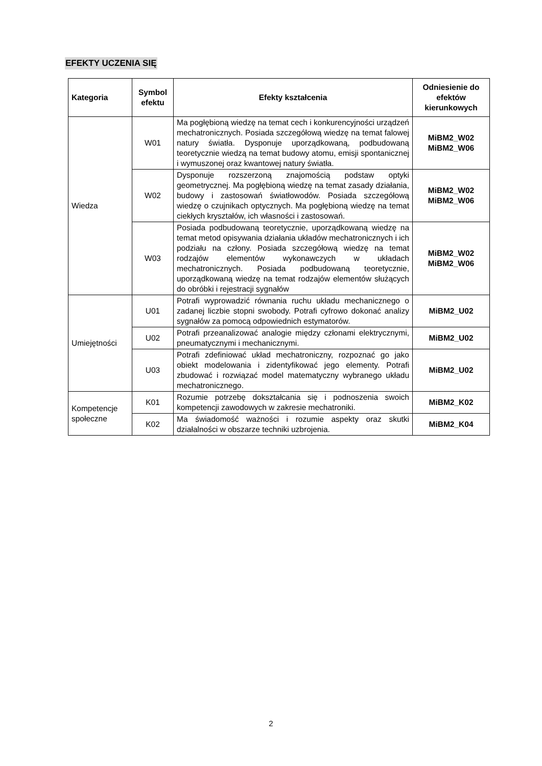EFEKTY UCZENIA SIĘ
| Kategoria | Symbol efektu | Efekty kształcenia | Odniesienie do efektów kierunkowych |
| --- | --- | --- | --- |
| Wiedza | W01 | Ma pogłębioną wiedzę na temat cech i konkurencyjności urządzeń mechatronicznych. Posiada szczegółową wiedzę na temat falowej natury światła. Dysponuje uporządkowaną, podbudowaną teoretycznie wiedzą na temat budowy atomu, emisji spontanicznej i wymuszonej oraz kwantowej natury światła. | MiBM2_W02 MiBM2_W06 |
| | W02 | Dysponuje rozszerzoną znajomością podstaw optyki geometrycznej. Ma pogłębioną wiedzę na temat zasady działania, budowy i zastosowań światłowodów. Posiada szczegółową wiedzę o czujnikach optycznych. Ma pogłębioną wiedzę na temat ciekłych kryształów, ich własności i zastosowań. | MiBM2_W02 MiBM2_W06 |
| | W03 | Posiada podbudowaną teoretycznie, uporządkowaną wiedzę na temat metod opisywania działania układów mechatronicznych i ich podziału na człony. Posiada szczegółową wiedzę na temat rodzajów elementów wykonawczych w układach mechatronicznych. Posiada podbudowaną teoretycznie, uporządkowaną wiedzę na temat rodzajów elementów służących do obróbki i rejestracji sygnałów | MiBM2_W02 MiBM2_W06 |
| Umiejętności | U01 | Potrafi wyprowadzić równania ruchu układu mechanicznego o zadanej liczbie stopni swobody. Potrafi cyfrowo dokonać analizy sygnałów za pomocą odpowiednich estymatorów. | MiBM2_U02 |
| | U02 | Potrafi przeanalizować analogie między członami elektrycznymi, pneumatycznymi i mechanicznymi. | MiBM2_U02 |
| | U03 | Potrafi zdefiniować układ mechatroniczny, rozpoznać go jako obiekt modelowania i zidentyfikować jego elementy. Potrafi zbudować i rozwiązać model matematyczny wybranego układu mechatronicznego. | MiBM2_U02 |
| Kompetencje społeczne | K01 | Rozumie potrzebę dokształcania się i podnoszenia swoich kompetencji zawodowych w zakresie mechatroniki. | MiBM2_K02 |
| | K02 | Ma świadomość ważności i rozumie aspekty oraz skutki działalności w obszarze techniki uzbrojenia. | MiBM2_K04 |
2